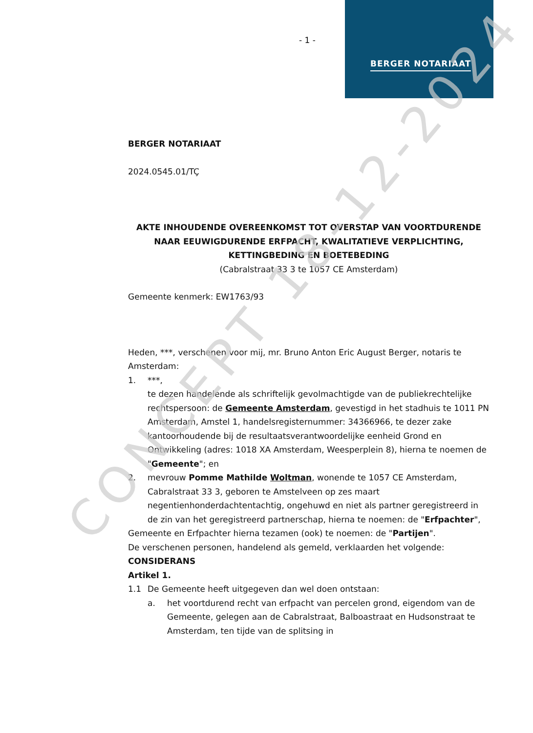BERGER NOTARIAAT
- 1 -
BERGER NOTARIAAT
2024.0545.01/TÇ
AKTE INHOUDENDE OVEREENKOMST TOT OVERSTAP VAN VOORTDURENDE NAAR EEUWIGDURENDE ERFPACHT, KWALITATIEVE VERPLICHTING, KETTINGBEDING EN BOETEBEDING
(Cabralstraat 33 3 te 1057 CE Amsterdam)
Gemeente kenmerk: EW1763/93
Heden, ***, verschenen voor mij, mr. Bruno Anton Eric August Berger, notaris te Amsterdam:
1. ***,
te dezen handelende als schriftelijk gevolmachtigde van de publiekrechtelijke rechtspersoon: de Gemeente Amsterdam, gevestigd in het stadhuis te 1011 PN Amsterdam, Amstel 1, handelsregisternummer: 34366966, te dezer zake kantoorhoudende bij de resultaatsverantwoordelijke eenheid Grond en Ontwikkeling (adres: 1018 XA Amsterdam, Weesperplein 8), hierna te noemen de "Gemeente"; en
2. mevrouw Pomme Mathilde Woltman, wonende te 1057 CE Amsterdam, Cabralstraat 33 3, geboren te Amstelveen op zes maart negentienhonderdachtentachtig, ongehuwd en niet als partner geregistreerd in de zin van het geregistreerd partnerschap, hierna te noemen: de "Erfpachter",
Gemeente en Erfpachter hierna tezamen (ook) te noemen: de "Partijen".
De verschenen personen, handelend als gemeld, verklaarden het volgende:
CONSIDERANS
Artikel 1.
1.1 De Gemeente heeft uitgegeven dan wel doen ontstaan:
a. het voortdurend recht van erfpacht van percelen grond, eigendom van de Gemeente, gelegen aan de Cabralstraat, Balboastraat en Hudsonstraat te Amsterdam, ten tijde van de splitsing in
CONCEPT 18-12-2024